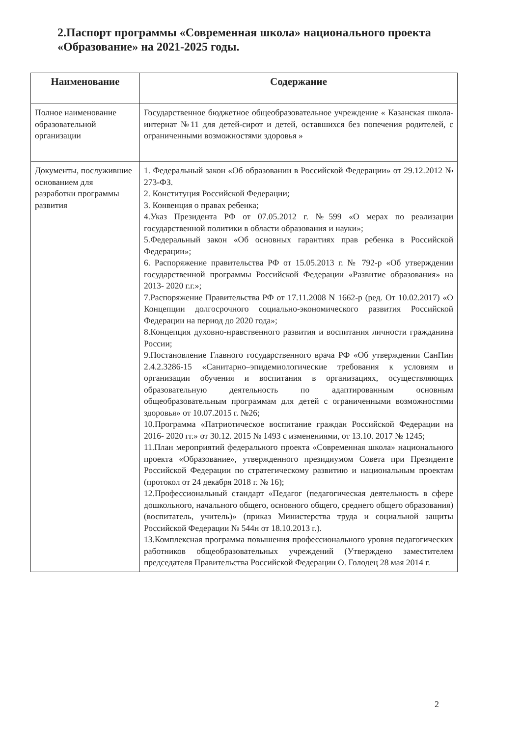2.Паспорт программы «Современная школа» национального проекта «Образование» на 2021-2025 годы.
| Наименование | Содержание |
| --- | --- |
| Полное наименование образовательной организации | Государственное бюджетное общеобразовательное учреждение « Казанская школа-интернат №11 для детей-сирот и детей, оставшихся без попечения родителей, с ограниченными возможностями здоровья » |
| Документы, послужившие основанием для разработки программы развития | 1. Федеральный закон «Об образовании в Российской Федерации» от 29.12.2012 № 273-ФЗ. 2. Конституция Российской Федерации; 3. Конвенция о правах ребенка; 4.Указ Президента РФ от 07.05.2012 г. №599 «О мерах по реализации государственной политики в области образования и науки»; 5.Федеральный закон «Об основных гарантиях прав ребенка в Российской Федерации»; 6. Распоряжение правительства РФ от 15.05.2013 г. № 792-р «Об утверждении государственной программы Российской Федерации «Развитие образования» на 2013- 2020 г.г.»; 7.Распоряжение Правительства РФ от 17.11.2008 N 1662-р (ред. От 10.02.2017) «О Концепции долгосрочного социально-экономического развития Российской Федерации на период до 2020 года»; 8.Концепция духовно-нравственного развития и воспитания личности гражданина России; 9.Постановление Главного государственного врача РФ «Об утверждении СанПин 2.4.2.3286-15 «Санитарно–эпидемиологические требования к условиям и организации обучения и воспитания в организациях, осуществляющих образовательную деятельность по адаптированным основным общеобразовательным программам для детей с ограниченными возможностями здоровья» от 10.07.2015 г. №26; 10.Программа «Патриотическое воспитание граждан Российской Федерации на 2016- 2020 гг.» от 30.12. 2015 № 1493 с изменениями, от 13.10. 2017 № 1245; 11.План мероприятий федерального проекта «Современная школа» национального проекта «Образование», утвержденного президиумом Совета при Президенте Российской Федерации по стратегическому развитию и национальным проектам (протокол от 24 декабря 2018 г. № 16); 12.Профессиональный стандарт «Педагог (педагогическая деятельность в сфере дошкольного, начального общего, основного общего, среднего общего образования) (воспитатель, учитель)» (приказ Министерства труда и социальной защиты Российской Федерации № 544н от 18.10.2013 г.). 13.Комплексная программа повышения профессионального уровня педагогических работников общеобразовательных учреждений (Утверждено заместителем председателя Правительства Российской Федерации О. Голодец 28 мая 2014 г. |
2